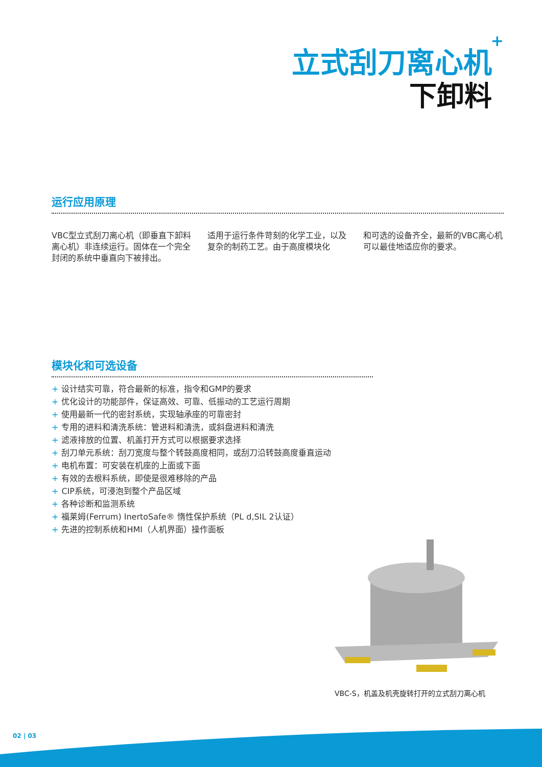+
立式刮刀离心机
下卸料
运行应用原理
VBC型立式刮刀离心机（即垂直下卸料离心机）非连续运行。固体在一个完全封闭的系统中垂直向下被排出。
适用于运行条件苛刻的化学工业，以及复杂的制药工艺。由于高度模块化
和可选的设备齐全，最新的VBC离心机可以最佳地适应你的要求。
模块化和可选设备
+ 设计结实可靠，符合最新的标准，指令和GMP的要求
+ 优化设计的功能部件，保证高效、可靠、低振动的工艺运行周期
+ 使用最新一代的密封系统，实现轴承座的可靠密封
+ 专用的进料和清洗系统：管进料和清洗，或斜盘进料和清洗
+ 滤液排放的位置、机盖打开方式可以根据要求选择
+ 刮刀单元系统：刮刀宽度与整个转鼓高度相同，或刮刀沿转鼓高度垂直运动
+ 电机布置：可安装在机座的上面或下面
+ 有效的去根料系统，即使是很难移除的产品
+ CIP系统，可浸泡到整个产品区域
+ 各种诊断和监测系统
+ 福莱姆(Ferrum) InertoSafe® 惰性保护系统（PL d,SIL 2认证）
+ 先进的控制系统和HMI（人机界面）操作面板
VBC-S，机盖及机壳旋转打开的立式刮刀离心机
02 | 03